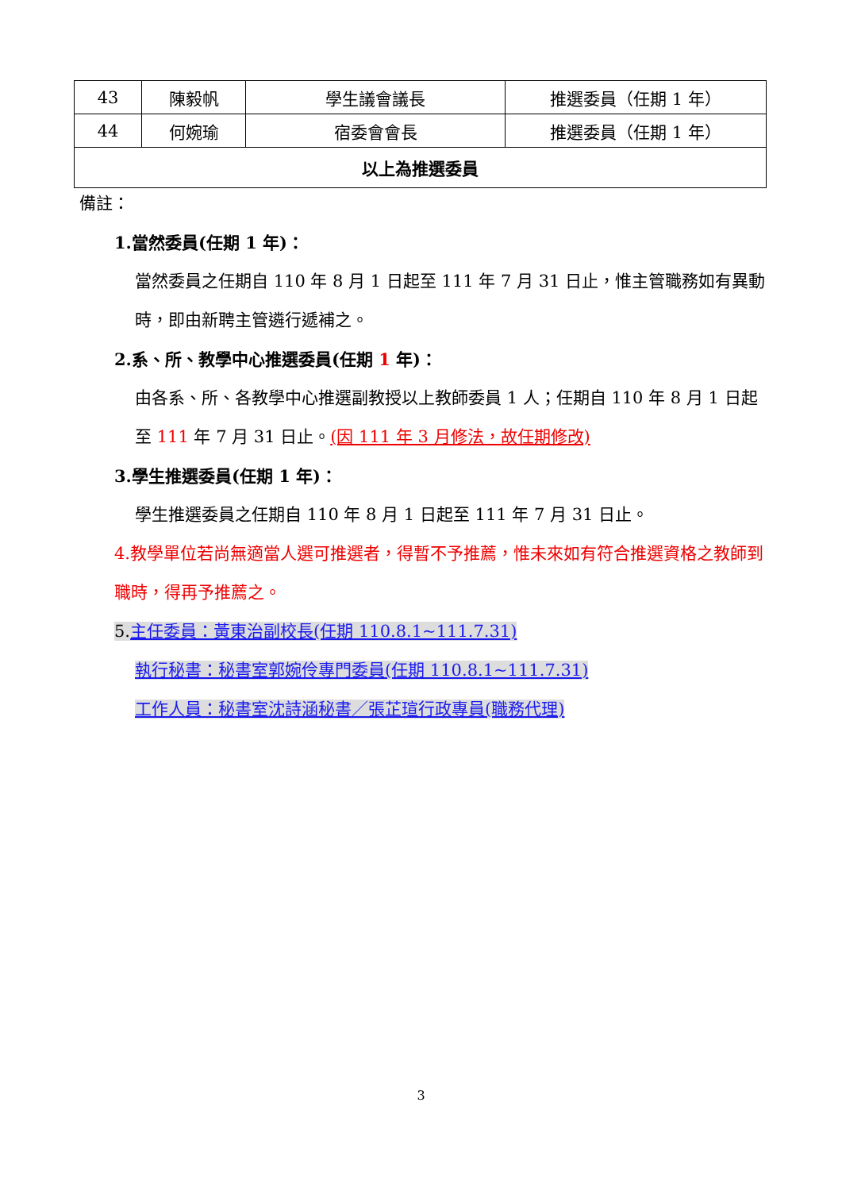| 43 | 陳毅帆 | 學生議會議長 | 推選委員（任期 1 年） |
| 44 | 何婉瑜 | 宿委會會長 | 推選委員（任期 1 年） |
| 以上為推選委員 | | | |
備註：
1.當然委員(任期 1 年)：
當然委員之任期自 110 年 8 月 1 日起至 111 年 7 月 31 日止，惟主管職務如有異動時，即由新聘主管遴行遞補之。
2.系、所、教學中心推選委員(任期 1 年)：
由各系、所、各教學中心推選副教授以上教師委員 1 人；任期自 110 年 8 月 1 日起至 111 年 7 月 31 日止。(因 111 年 3 月修法，故任期修改)
3.學生推選委員(任期 1 年)：
學生推選委員之任期自 110 年 8 月 1 日起至 111 年 7 月 31 日止。
4.教學單位若尚無適當人選可推選者，得暫不予推薦，惟未來如有符合推選資格之教師到職時，得再予推薦之。
5.主任委員：黃東治副校長(任期 110.8.1~111.7.31)
執行秘書：秘書室郭婉伶專門委員(任期 110.8.1~111.7.31)
工作人員：秘書室沈詩涵秘書／張芷瑄行政專員(職務代理)
3